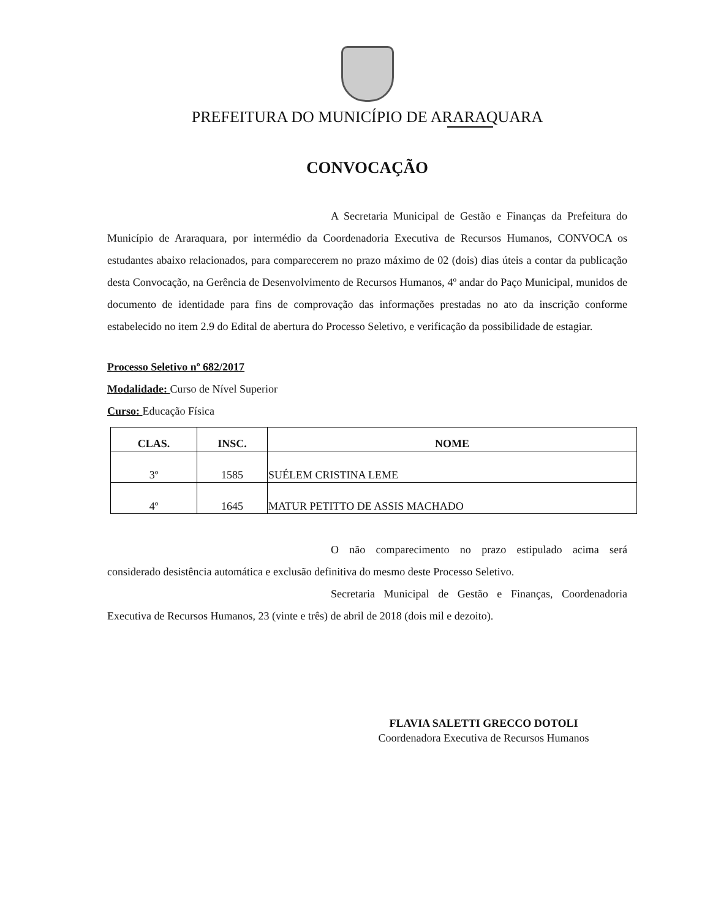PREFEITURA DO MUNICÍPIO DE ARARAQUARA
CONVOCAÇÃO
A Secretaria Municipal de Gestão e Finanças da Prefeitura do Município de Araraquara, por intermédio da Coordenadoria Executiva de Recursos Humanos, CONVOCA os estudantes abaixo relacionados, para comparecerem no prazo máximo de 02 (dois) dias úteis a contar da publicação desta Convocação, na Gerência de Desenvolvimento de Recursos Humanos, 4º andar do Paço Municipal, munidos de documento de identidade para fins de comprovação das informações prestadas no ato da inscrição conforme estabelecido no item 2.9 do Edital de abertura do Processo Seletivo, e verificação da possibilidade de estagiar.
Processo Seletivo nº 682/2017
Modalidade: Curso de Nível Superior
Curso: Educação Física
| CLAS. | INSC. | NOME |
| --- | --- | --- |
| 3º | 1585 | SUÉLEM CRISTINA LEME |
| 4º | 1645 | MATUR PETITTO DE ASSIS MACHADO |
O não comparecimento no prazo estipulado acima será considerado desistência automática e exclusão definitiva do mesmo deste Processo Seletivo.
Secretaria Municipal de Gestão e Finanças, Coordenadoria Executiva de Recursos Humanos, 23 (vinte e três) de abril de 2018 (dois mil e dezoito).
FLAVIA SALETTI GRECCO DOTOLI
Coordenadora Executiva de Recursos Humanos